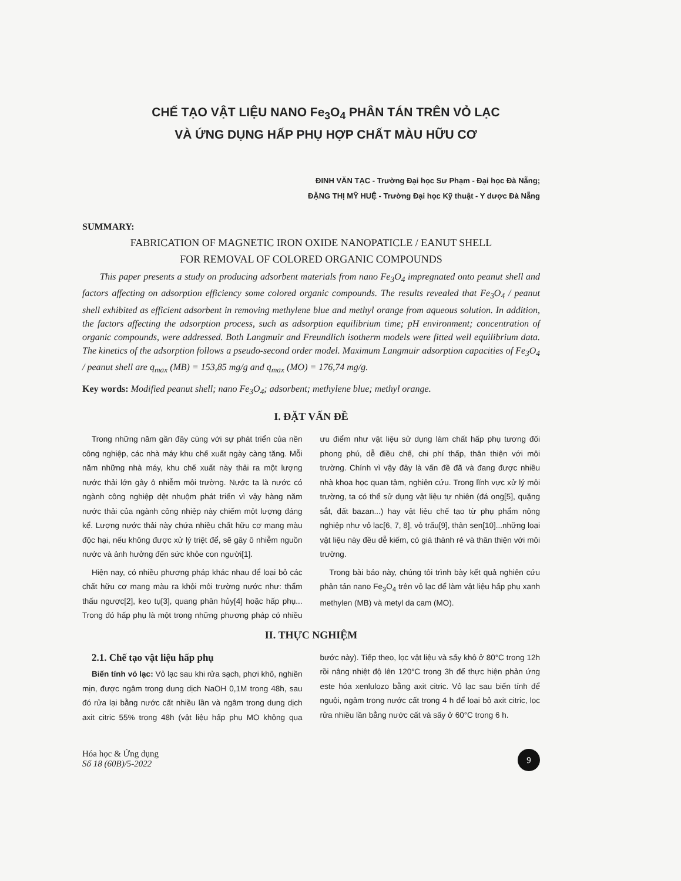CHẾ TẠO VẬT LIỆU NANO Fe<sub>3</sub>O<sub>4</sub> PHÂN TÁN TRÊN VỎ LẠC
VÀ ỨNG DỤNG HẤP PHỤ HỢP CHẤT MÀU HỮU CƠ
ĐINH VĂN TẠC - Trường Đại học Sư Phạm - Đại học Đà Nẵng;
ĐẶNG THỊ MỸ HUỆ - Trường Đại học Kỹ thuật - Y dược Đà Nẵng
SUMMARY:
FABRICATION OF MAGNETIC IRON OXIDE NANOPATICLE / EANUT SHELL
FOR REMOVAL OF COLORED ORGANIC COMPOUNDS
This paper presents a study on producing adsorbent materials from nano Fe<sub>3</sub>O<sub>4</sub> impregnated onto peanut shell and factors affecting on adsorption efficiency some colored organic compounds. The results revealed that Fe<sub>3</sub>O<sub>4</sub> / peanut shell exhibited as efficient adsorbent in removing methylene blue and methyl orange from aqueous solution. In addition, the factors affecting the adsorption process, such as adsorption equilibrium time; pH environment; concentration of organic compounds, were addressed. Both Langmuir and Freundlich isotherm models were fitted well equilibrium data. The kinetics of the adsorption follows a pseudo-second order model. Maximum Langmuir adsorption capacities of Fe<sub>3</sub>O<sub>4</sub> / peanut shell are q<sub>max</sub> (MB) = 153,85 mg/g and q<sub>max</sub> (MO) = 176,74 mg/g.
Key words: Modified peanut shell; nano Fe<sub>3</sub>O<sub>4</sub>; adsorbent; methylene blue; methyl orange.
I. ĐẶT VẤN ĐỀ
Trong những năm gần đây cùng với sự phát triển của nền công nghiệp, các nhà máy khu chế xuất ngày càng tăng. Mỗi năm những nhà máy, khu chế xuất này thải ra một lượng nước thải lớn gây ô nhiễm môi trường. Nước ta là nước có ngành công nghiệp dệt nhuộm phát triển vì vậy hàng năm nước thải của ngành công nhiệp này chiếm một lượng đáng kể. Lượng nước thải này chứa nhiều chất hữu cơ mang màu độc hại, nếu không được xử lý triệt để, sẽ gây ô nhiễm nguồn nước và ảnh hưởng đến sức khỏe con người[1].
Hiện nay, có nhiều phương pháp khác nhau để loại bỏ các chất hữu cơ mang màu ra khỏi môi trường nước như: thẩm thấu ngược[2], keo tụ[3], quang phân hủy[4] hoặc hấp phụ... Trong đó hấp phụ là một trong những phương pháp có nhiều ưu điểm như vật liệu sử dụng làm chất hấp phụ tương đối phong phú, dễ điều chế, chi phí thấp, thân thiện với môi trường. Chính vì vậy đây là vấn đề đã và đang được nhiều nhà khoa học quan tâm, nghiên cứu. Trong lĩnh vực xử lý môi trường, ta có thể sử dụng vật liệu tự nhiên (đá ong[5], quặng sắt, đất bazan...) hay vật liệu chế tạo từ phụ phẩm nông nghiệp như vỏ lạc[6, 7, 8], vỏ trấu[9], thân sen[10]...những loại vật liệu này đều dễ kiếm, có giá thành rẻ và thân thiện với môi trường.
Trong bài báo này, chúng tôi trình bày kết quả nghiên cứu phân tán nano Fe<sub>3</sub>O<sub>4</sub> trên vỏ lạc để làm vật liệu hấp phụ xanh methylen (MB) và metyl da cam (MO).
II. THỰC NGHIỆM
2.1. Chế tạo vật liệu hấp phụ
Biến tính vỏ lạc: Vỏ lạc sau khi rửa sạch, phơi khô, nghiền mịn, được ngâm trong dung dịch NaOH 0,1M trong 48h, sau đó rửa lại bằng nước cất nhiều lần và ngâm trong dung dịch axit citric 55% trong 48h (vật liệu hấp phụ MO không qua bước này). Tiếp theo, lọc vật liệu và sấy khô ở 80°C trong 12h rồi nâng nhiệt độ lên 120°C trong 3h để thực hiện phản ứng este hóa xenlulozo bằng axit citric. Vỏ lạc sau biến tính để nguội, ngâm trong nước cất trong 4 h để loại bỏ axit citric, lọc rửa nhiều lần bằng nước cất và sấy ở 60°C trong 6 h.
Hóa học & Ứng dụng
Số 18 (60B)/5-2022
9